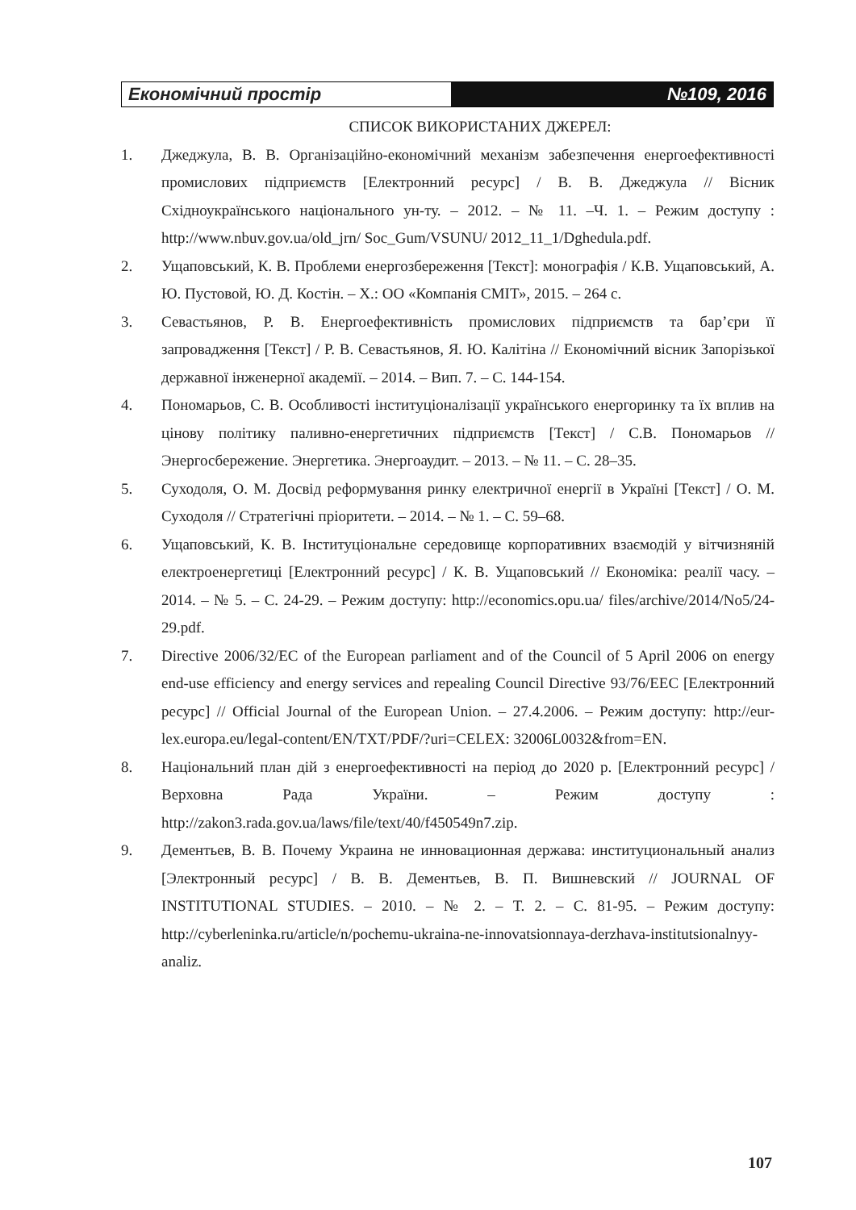Економічний простір №109, 2016
СПИСОК ВИКОРИСТАНИХ ДЖЕРЕЛ:
1. Джеджула, В. В. Організаційно-економічний механізм забезпечення енергоефективності промислових підприємств [Електронний ресурс] / В. В. Джеджула // Вісник Східноукраїнського національного ун-ту. – 2012. – № 11. –Ч. 1. – Режим доступу : http://www.nbuv.gov.ua/old_jrn/ Soc_Gum/VSUNU/ 2012_11_1/Dghedula.pdf.
2. Ущаповський, К. В. Проблеми енергозбереження [Текст]: монографія / К.В. Ущаповський, А. Ю. Пустовой, Ю. Д. Костін. – Х.: ОО «Компанія СМІТ», 2015. – 264 с.
3. Севастьянов, Р. В. Енергоефективність промислових підприємств та бар’єри її запровадження [Текст] / Р. В. Севастьянов, Я. Ю. Калітіна // Економічний вісник Запорізької державної інженерної академії. – 2014. – Вип. 7. – С. 144-154.
4. Пономарьов, С. В. Особливості інституціоналізації українського енергоринку та їх вплив на цінову політику паливно-енергетичних підприємств [Текст] / С.В. Пономарьов // Энергосбережение. Энергетика. Энергоаудит. – 2013. – № 11. – С. 28–35.
5. Суходоля, О. М. Досвід реформування ринку електричної енергії в Україні [Текст] / О. М. Суходоля // Стратегічні пріоритети. – 2014. – № 1. – С. 59–68.
6. Ущаповський, К. В. Інституціональне середовище корпоративних взаємодій у вітчизняній електроенергетиці [Електронний ресурс] / К. В. Ущаповський // Економіка: реалії часу. – 2014. – № 5. – С. 24-29. – Режим доступу: http://economics.opu.ua/ files/archive/2014/No5/24-29.pdf.
7. Directive 2006/32/EC of the European parliament and of the Council of 5 April 2006 on energy end-use efficiency and energy services and repealing Council Directive 93/76/EEC [Електронний ресурс] // Official Journal of the European Union. – 27.4.2006. – Режим доступу: http://eur-lex.europa.eu/legal-content/EN/TXT/PDF/?uri=CELEX: 32006L0032&from=EN.
8. Національний план дій з енергоефективності на період до 2020 р. [Електронний ресурс] / Верховна Рада України. – Режим доступу : http://zakon3.rada.gov.ua/laws/file/text/40/f450549n7.zip.
9. Дементьев, В. В. Почему Украина не инновационная держава: институциональный анализ [Электронный ресурс] / В. В. Дементьев, В. П. Вишневский // JOURNAL OF INSTITUTIONAL STUDIES. – 2010. – № 2. – Т. 2. – С. 81-95. – Режим доступу: http://cyberleninka.ru/article/n/pochemu-ukraina-ne-innovatsionnaya-derzhava-institutsionalnyy-analiz.
107